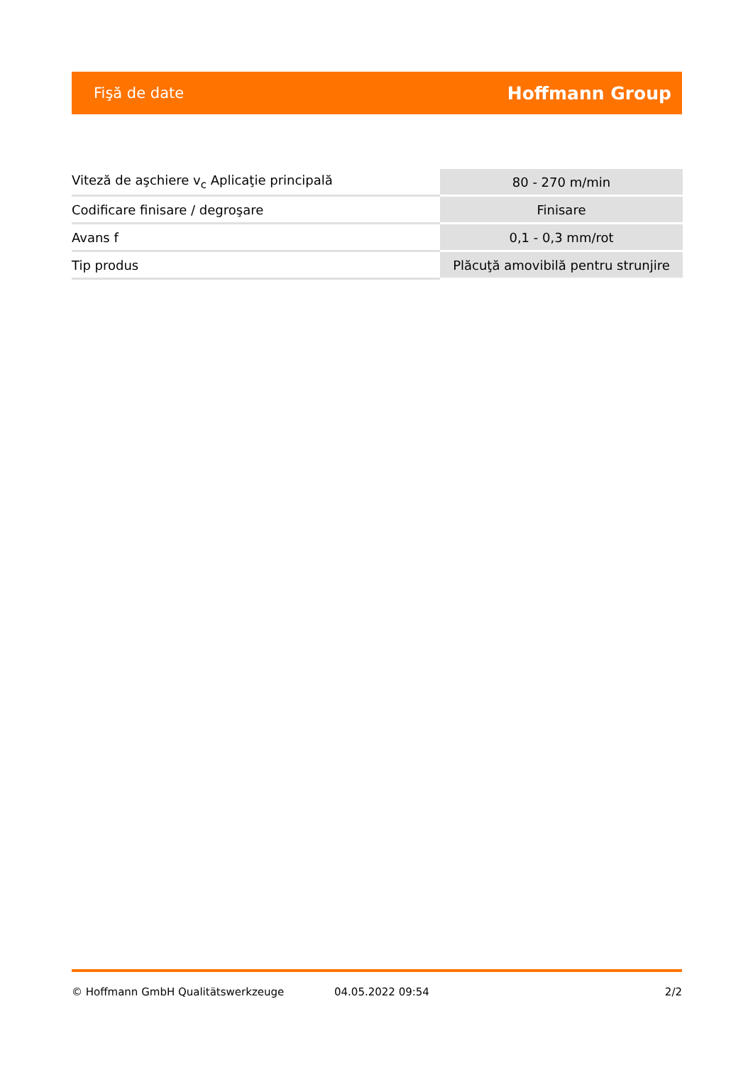Fişă de date Hoffmann Group
| Viteză de aşchiere v<sub>c</sub> Aplicaţie principală | 80 - 270 m/min |
| Codificare finisare / degroşare | Finisare |
| Avans f | 0,1 - 0,3 mm/rot |
| Tip produs | Plăcuţă amovibilă pentru strunjire |
© Hoffmann GmbH Qualitätswerkzeuge 04.05.2022 09:54 2/2